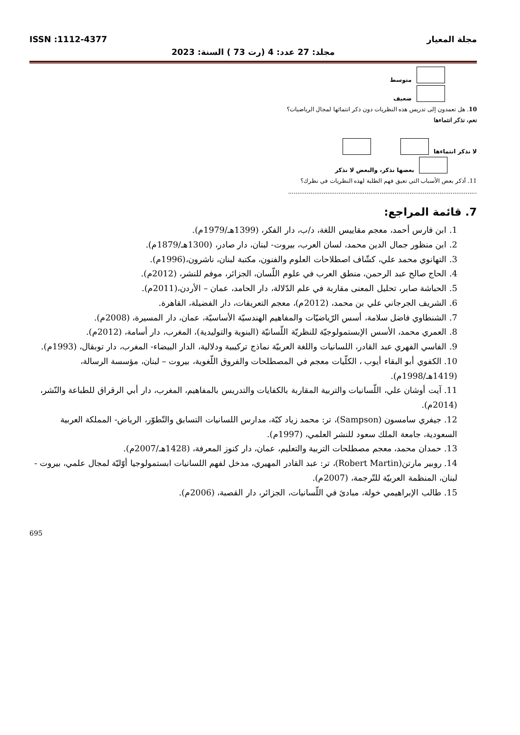مجلة المعيار ISSN :1112-4377
مجلد: 27 عدد: 4 (رت 73 ) السنة: 2023
متوسط
ضعيف
10. هل تعمدون إلى تدريس هذه النظريات دون ذكر انتمائها لمجال الرياضيات؟
نعم، نذكر انتماءها
لا نذكر انتماءها
بعضها نذكر، والبعض لا نذكر
11. أذكر بعض الأسباب التي تعيق فهم الطلبة لهذه النظريات في نظرك؟
.....................................................................................................
7. قائمة المراجع:
1. ابن فارس أحمد، معجم مقاييس اللغة، د/ب، دار الفكر، (1399هـ/1979م).
2. ابن منظور جمال الدين محمد، لسان العرب، بيروت- لبنان، دار صادر، (1300هـ/1879م).
3. التهانوي محمد علي، كشّاف اصطلاحات العلوم والفنون، مكتبة لبنان، ناشرون،(1996م).
4. الحاج صالح عبد الرحمن، منطق العرب في علوم اللّسان، الجزائر، موفم للنشر، (2012م).
5. الحباشة صابر، تحليل المعنى مقاربة في علم الدّلالة، دار الحامد، عمان – الأردن،(2011م).
6. الشريف الجرجاني علي بن محمد، (2012م)، معجم التعريفات، دار الفضيلة، القاهرة.
7. الشنطاوي فاضل سلامة، أسس الرّياضيّات والمفاهيم الهندسيّة الأساسيّة، عمان، دار المسيرة، (2008م).
8. العمري محمد، الأسس الإبستمولوجيّة للنظريّة اللّسانيّة (البنوية والتوليدية)، المغرب، دار أسامة، (2012م).
9. الفاسي الفهري عبد القادر، اللسانيات واللغة العربيّة نماذج تركيبية ودلالية، الدار البيضاء- المغرب، دار توبقال، (1993م).
10. الكفوي أبو البقاء أيوب ، الكلّيات معجم في المصطلحات والفروق اللّغوية، بيروت – لبنان، مؤسسة الرسالة، (1419هـ/1998م).
11. آيت أوشان علي، اللّسانيات والتربية المقاربة بالكفايات والتدريس بالمفاهيم، المغرب، دار أبي الرقراق للطباعة والنّشر، (2014م).
12. جيفري سامسون (Sampson)، تر: محمد زياد كبّة، مدارس اللسانيات التسابق والتّطوّر، الرياض- المملكة العربية السعودية، جامعة الملك سعود للنشر العلمي، (1997م).
13. حمدان محمد، معجم مصطلحات التربية والتعليم، عمان، دار كنوز المعرفة، (1428هـ/2007م).
14. روبير مارتن(Robert Martin)، تر: عبد القادر المهيري، مدخل لفهم اللسانيات ابستمولوجيا أوّليّة لمجال علمي، بيروت - لبنان، المنظمة العربيّة للتّرجمة، (2007م).
15. طالب الإبراهيمي خولة، مبادئ في اللّسانيات، الجزائر، دار القصبة، (2006م).
695